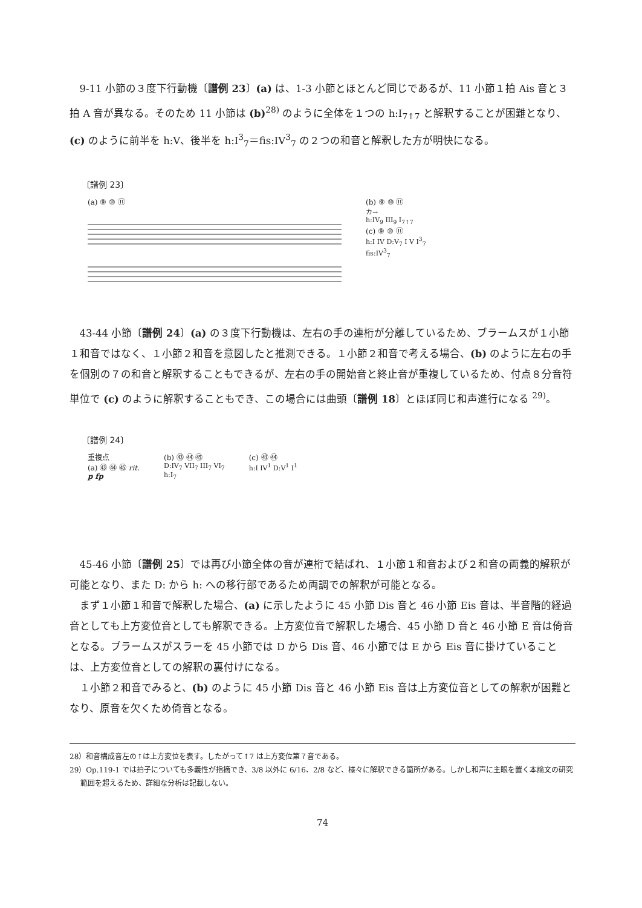9-11 小節の３度下行動機〔譜例 23〕(a) は、1-3 小節とほとんど同じであるが、11 小節１拍 Ais 音と３拍 A 音が異なる。そのため 11 小節は (b)<sup>28)</sup> のように全体を１つの h:I<sub>7↑7</sub> と解釈することが困難となり、(c) のように前半を h:V、後半を h:I<sup>3</sup><sub>7</sub>＝fis:IV<sup>3</sup><sub>7</sub> の２つの和音と解釈した方が明快になる。
〔譜例 23〕
(a) ⑨ ⑩ ⑪ (b) ⑨ ⑩ ⑪
カ→
h:IV<sub>9</sub> III<sub>9</sub> I<sub>7↑7</sub>
(c) ⑨ ⑩ ⑪
h:I IV D:V<sub>7</sub> I V I<sup>3</sup><sub>7</sub>
fis:IV<sup>3</sup><sub>7</sub>
43-44 小節〔譜例 24〕(a) の３度下行動機は、左右の手の連桁が分離しているため、ブラームスが１小節１和音ではなく、１小節２和音を意図したと推測できる。１小節２和音で考える場合、(b) のように左右の手を個別の７の和音と解釈することもできるが、左右の手の開始音と終止音が重複しているため、付点８分音符単位で (c) のように解釈することもでき、この場合には曲頭〔譜例 18〕とほぼ同じ和声進行になる <sup>29)</sup>。
〔譜例 24〕
重複点
(a) ㊸ ㊹ ㊺ rit.
p fp
(b) ㊸ ㊹ ㊺
D:IV<sub>7</sub> VII<sub>7</sub> III<sub>7</sub> VI<sub>7</sub>
h:I<sub>7</sub>
(c) ㊸ ㊹
h:I IV<sup>1</sup> D:V<sup>1</sup> I<sup>1</sup>
45-46 小節〔譜例 25〕では再び小節全体の音が連桁で結ばれ、１小節１和音および２和音の両義的解釈が可能となり、また D: から h: への移行部であるため両調での解釈が可能となる。
まず１小節１和音で解釈した場合、(a) に示したように 45 小節 Dis 音と 46 小節 Eis 音は、半音階的経過音としても上方変位音としても解釈できる。上方変位音で解釈した場合、45 小節 D 音と 46 小節 E 音は倚音となる。ブラームスがスラーを 45 小節では D から Dis 音、46 小節では E から Eis 音に掛けていることは、上方変位音としての解釈の裏付けになる。
１小節２和音でみると、(b) のように 45 小節 Dis 音と 46 小節 Eis 音は上方変位音としての解釈が困難となり、原音を欠くため倚音となる。
28）和音構成音左の↑は上方変位を表す。したがって↑7 は上方変位第７音である。
29）Op.119-1 では拍子についても多義性が指摘でき、3/8 以外に 6/16、2/8 など、様々に解釈できる箇所がある。しかし和声に主眼を置く本論文の研究範囲を超えるため、詳細な分析は記載しない。
74